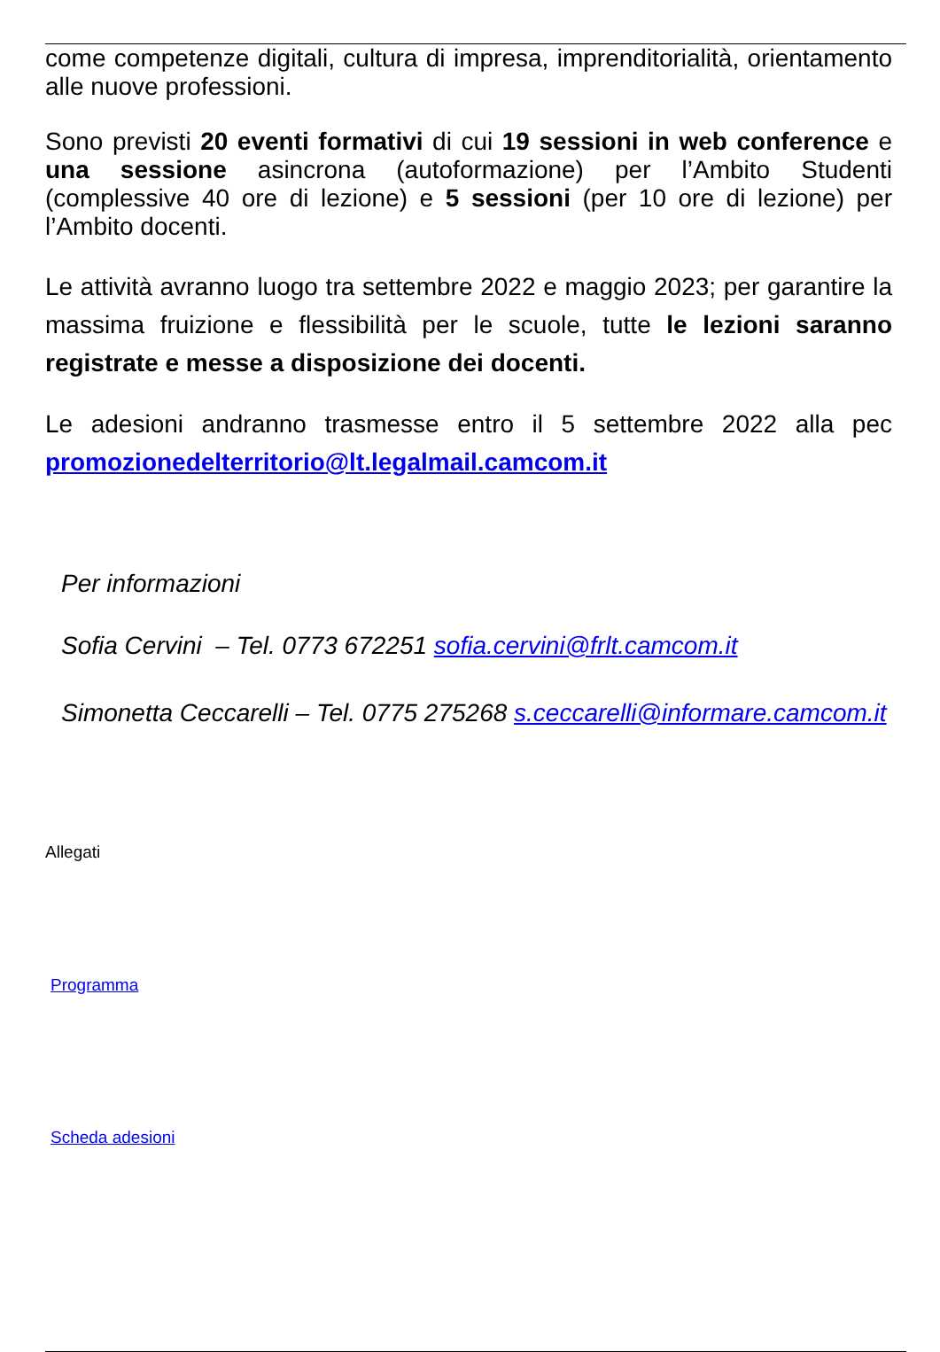come competenze digitali, cultura di impresa, imprenditorialità, orientamento alle nuove professioni.
Sono previsti 20 eventi formativi di cui 19 sessioni in web conference e una sessione asincrona (autoformazione) per l’Ambito Studenti (complessive 40 ore di lezione) e 5 sessioni (per 10 ore di lezione) per l’Ambito docenti.
Le attività avranno luogo tra settembre 2022 e maggio 2023; per garantire la massima fruizione e flessibilità per le scuole, tutte le lezioni saranno registrate e messe a disposizione dei docenti.
Le adesioni andranno trasmesse entro il 5 settembre 2022 alla pec promozionedelterritorio@lt.legalmail.camcom.it
Per informazioni
Sofia Cervini – Tel. 0773 672251 sofia.cervini@frlt.camcom.it
Simonetta Ceccarelli – Tel. 0775 275268 s.ceccarelli@informare.camcom.it
Allegati
Programma
Scheda adesioni